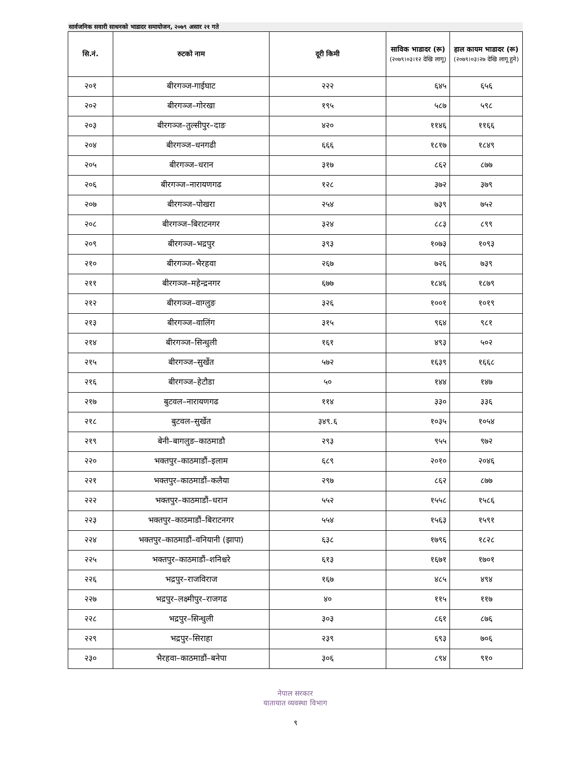सार्वजनिक सवारी साधनको भाडादर समायोजन, २०७९ असार २१ गते
| सि.नं. | रुटको नाम | दूरी किमी | साविक भाडादर (रू) (२०७९।०३।१२ देखि लागू) | हाल कायम भाडादर (रू) (२०७९।०३।२७ देखि लागू हुने) |
| --- | --- | --- | --- | --- |
| २०१ | बीरगञ्ज-गाईघाट | २२२ | ६४५ | ६५६ |
| २०२ | बीरगञ्ज–गोरखा | १९५ | ५८७ | ५९८ |
| २०३ | बीरगञ्ज–तुल्सीपुर–दाङ | ४२० | ११४६ | ११६६ |
| २०४ | बीरगञ्ज–धनगढी | ६६६ | १८१७ | १८४९ |
| २०५ | बीरगञ्ज–धरान | ३१७ | ८६२ | ८७७ |
| २०६ | बीरगञ्ज–नारायणगढ | १२८ | ३७२ | ३७९ |
| २०७ | बीरगञ्ज–पोखरा | २५४ | ७३९ | ७५२ |
| २०८ | बीरगञ्ज–बिराटनगर | ३२४ | ८८३ | ८९९ |
| २०९ | बीरगञ्ज–भद्रपुर | ३९३ | १०७३ | १०९३ |
| २१० | बीरगञ्ज–भैरहवा | २६७ | ७२६ | ७३९ |
| २११ | बीरगञ्ज–महेन्द्रनगर | ६७७ | १८४६ | १८७९ |
| २१२ | बीरगञ्ज–वाग्लुङ | ३२६ | १००१ | १०१९ |
| २१३ | बीरगञ्ज–वालिंग | ३१५ | ९६४ | ९८१ |
| २१४ | बीरगञ्ज–सिन्धुली | १६१ | ४९३ | ५०२ |
| २१५ | बीरगञ्ज–सुर्खेत | ५७२ | १६३९ | १६६८ |
| २१६ | बीरगञ्ज–हेटौडा | ५० | १४४ | १४७ |
| २१७ | बुटवल–नारायणगढ | ११४ | ३३० | ३३६ |
| २१८ | बुटवल–सुर्खेत | ३४९.६ | १०३५ | १०५४ |
| २१९ | बेनी–बागलुङ–काठमाडौ | २९३ | ९५५ | ९७२ |
| २२० | भक्तपुर–काठमाडौं–इलाम | ६८९ | २०१० | २०४६ |
| २२१ | भक्तपुर–काठमाडौं–कलैया | २९७ | ८६२ | ८७७ |
| २२२ | भक्तपुर–काठमाडौं–धरान | ५५२ | १५५८ | १५८६ |
| २२३ | भक्तपुर–काठमाडौं–बिराटनगर | ५५४ | १५६३ | १५९१ |
| २२४ | भक्तपुर–काठमाडौं–वनियानी (झापा) | ६३८ | १७९६ | १८२८ |
| २२५ | भक्तपुर–काठमाडौं–शनिश्चरे | ६१३ | १६७१ | १७०१ |
| २२६ | भद्रपुर–राजविराज | १६७ | ४८५ | ४९४ |
| २२७ | भद्रपुर–लक्ष्मीपुर–राजगढ | ४० | ११५ | ११७ |
| २२८ | भद्रपुर–सिन्धुली | ३०३ | ८६१ | ८७६ |
| २२९ | भद्रपुर–सिराहा | २३९ | ६९३ | ७०६ |
| २३० | भैरहवा–काठमाडौं–बनेपा | ३०६ | ८९४ | ९१० |
नेपाल सरकार
यातायात व्यवस्था विभाग
९